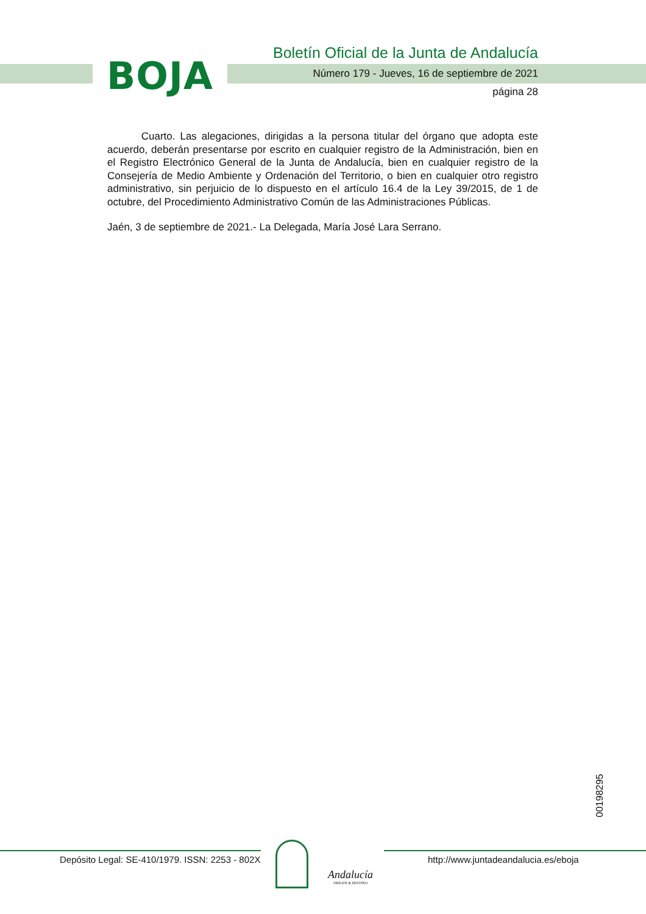BOJA
Boletín Oficial de la Junta de Andalucía
Número 179 - Jueves, 16 de septiembre de 2021
página 28
Cuarto. Las alegaciones, dirigidas a la persona titular del órgano que adopta este acuerdo, deberán presentarse por escrito en cualquier registro de la Administración, bien en el Registro Electrónico General de la Junta de Andalucía, bien en cualquier registro de la Consejería de Medio Ambiente y Ordenación del Territorio, o bien en cualquier otro registro administrativo, sin perjuicio de lo dispuesto en el artículo 16.4 de la Ley 39/2015, de 1 de octubre, del Procedimiento Administrativo Común de las Administraciones Públicas.
Jaén, 3 de septiembre de 2021.- La Delegada, María José Lara Serrano.
00198295
Depósito Legal: SE-410/1979. ISSN: 2253 - 802X
Andalucía
ORIGEN & DESTINO
http://www.juntadeandalucia.es/eboja